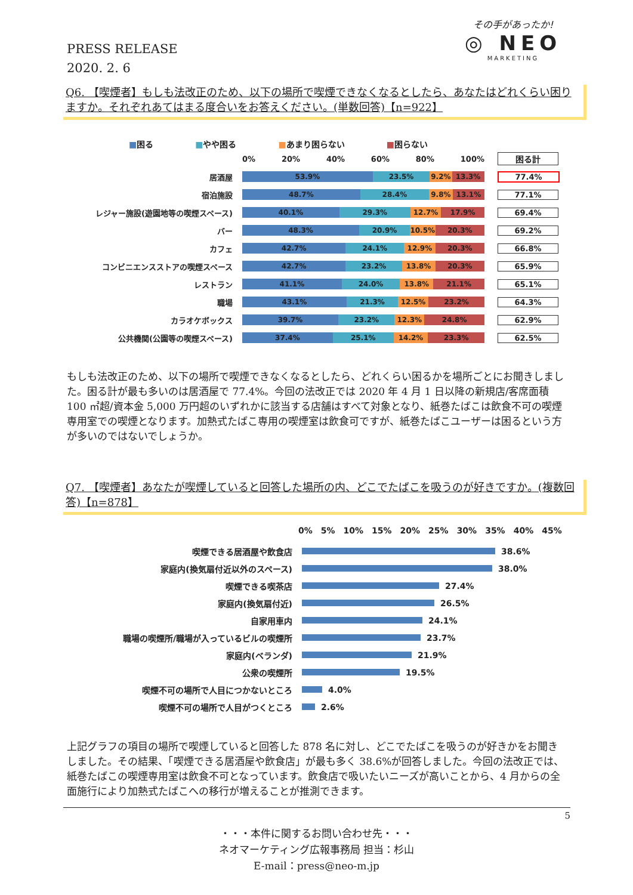PRESS RELEASE
2020. 2. 6
その手があったか!
◎ NEO
MARKETING
Q6. 【喫煙者】もしも法改正のため、以下の場所で喫煙できなくなるとしたら、あなたはどれくらい困りますか。それぞれあてはまる度合いをお答えください。(単数回答)【n=922】
■困る ■やや困る ■あまり困らない ■困らない
0% 20% 40% 60% 80% 100% 困る計
居酒屋
53.9% 23.5% 9.2% 13.3%
77.4%
宿泊施設
48.7% 28.4% 9.8% 13.1%
77.1%
レジャー施設(遊園地等の喫煙スペース)
40.1% 29.3% 12.7% 17.9%
69.4%
バー
48.3% 20.9% 10.5% 20.3%
69.2%
カフェ
42.7% 24.1% 12.9% 20.3%
66.8%
コンビニエンスストアの喫煙スペース
42.7% 23.2% 13.8% 20.3%
65.9%
レストラン
41.1% 24.0% 13.8% 21.1%
65.1%
職場
43.1% 21.3% 12.5% 23.2%
64.3%
カラオケボックス
39.7% 23.2% 12.3% 24.8%
62.9%
公共機関(公園等の喫煙スペース)
37.4% 25.1% 14.2% 23.3%
62.5%
もしも法改正のため、以下の場所で喫煙できなくなるとしたら、どれくらい困るかを場所ごとにお聞きしました。困る計が最も多いのは居酒屋で 77.4%。今回の法改正では 2020 年 4 月 1 日以降の新規店/客席面積 100 ㎡超/資本金 5,000 万円超のいずれかに該当する店舗はすべて対象となり、紙巻たばこは飲食不可の喫煙専用室での喫煙となります。加熱式たばこ専用の喫煙室は飲食可ですが、紙巻たばこユーザーは困るという方が多いのではないでしょうか。
Q7. 【喫煙者】あなたが喫煙していると回答した場所の内、どこでたばこを吸うのが好きですか。(複数回答)【n=878】
0% 5% 10% 15% 20% 25% 30% 35% 40% 45%
喫煙できる居酒屋や飲食店
38.6%
家庭内(換気扇付近以外のスペース)
38.0%
喫煙できる喫茶店
27.4%
家庭内(換気扇付近)
26.5%
自家用車内
24.1%
職場の喫煙所/職場が入っているビルの喫煙所
23.7%
家庭内(ベランダ)
21.9%
公衆の喫煙所
19.5%
喫煙不可の場所で人目につかないところ
4.0%
喫煙不可の場所で人目がつくところ
2.6%
上記グラフの項目の場所で喫煙していると回答した 878 名に対し、どこでたばこを吸うのが好きかをお聞きしました。その結果、「喫煙できる居酒屋や飲食店」が最も多く 38.6%が回答しました。今回の法改正では、紙巻たばこの喫煙専用室は飲食不可となっています。飲食店で吸いたいニーズが高いことから、4 月からの全面施行により加熱式たばこへの移行が増えることが推測できます。
5
・・・本件に関するお問い合わせ先・・・
ネオマーケティング広報事務局 担当：杉山
E-mail：press@neo-m.jp